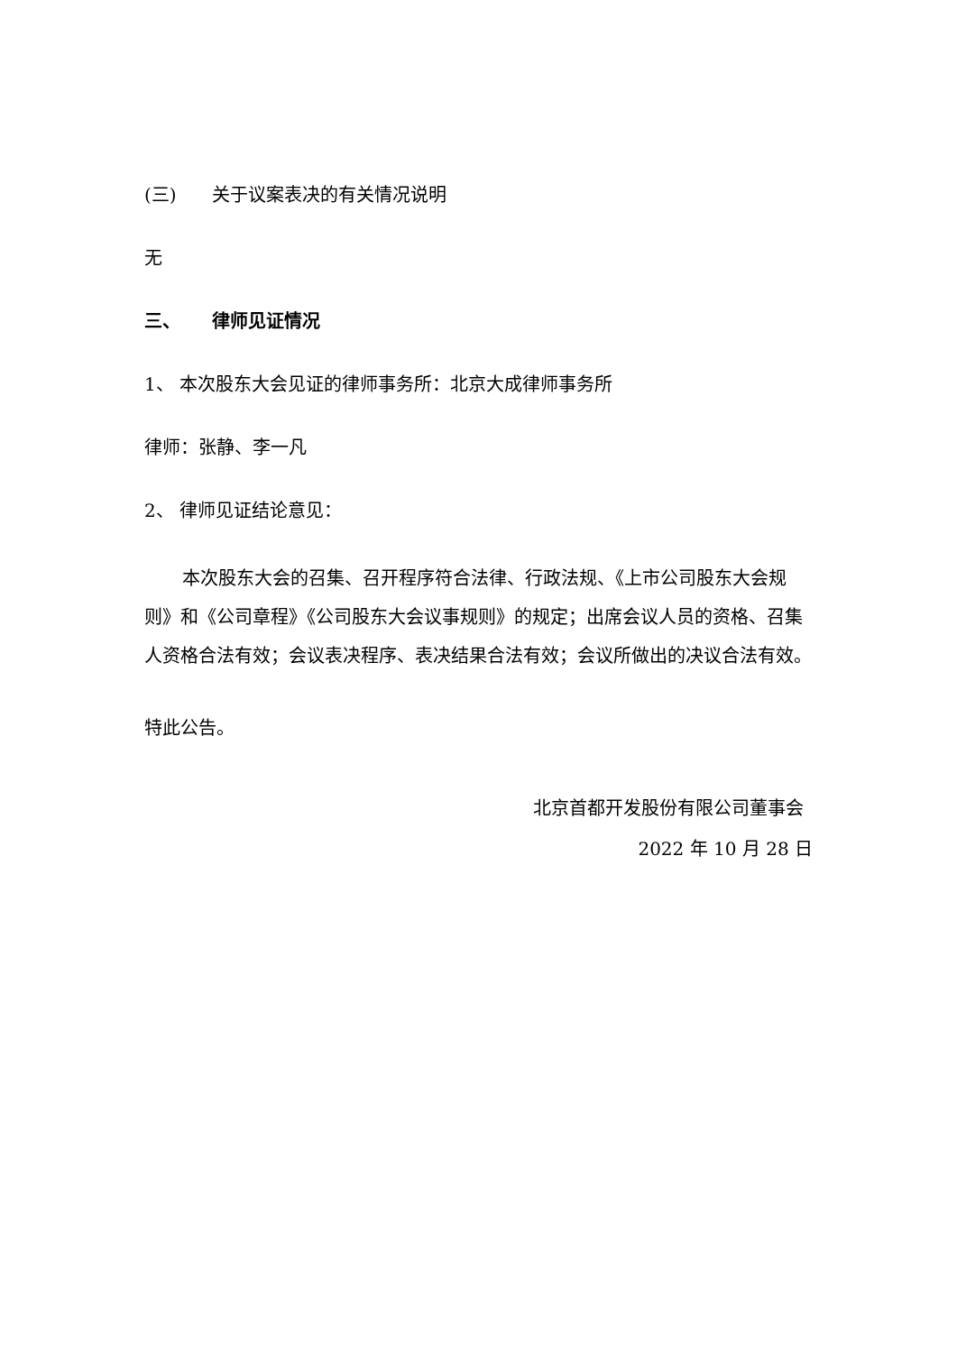(三) 关于议案表决的有关情况说明
无
三、 律师见证情况
1、 本次股东大会见证的律师事务所：北京大成律师事务所
律师：张静、李一凡
2、 律师见证结论意见：
本次股东大会的召集、召开程序符合法律、行政法规、《上市公司股东大会规则》和《公司章程》《公司股东大会议事规则》的规定；出席会议人员的资格、召集人资格合法有效；会议表决程序、表决结果合法有效；会议所做出的决议合法有效。
特此公告。
北京首都开发股份有限公司董事会
2022 年 10 月 28 日